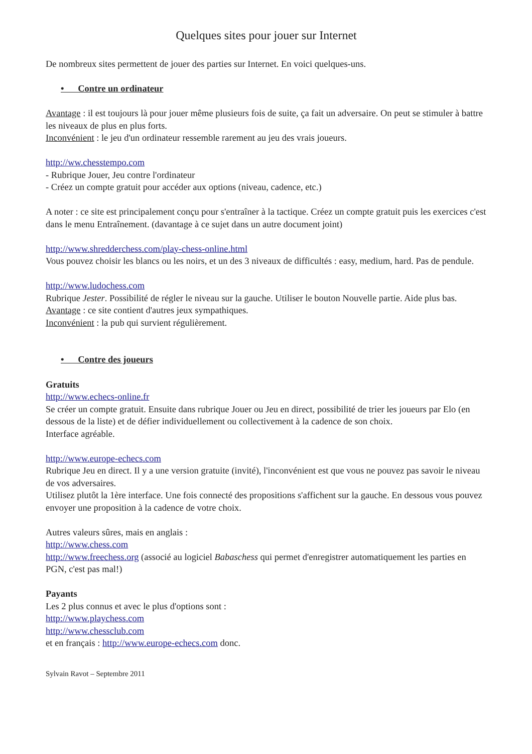Quelques sites pour jouer sur Internet
De nombreux sites permettent de jouer des parties sur Internet. En voici quelques-uns.
• Contre un ordinateur
Avantage : il est toujours là pour jouer même plusieurs fois de suite, ça fait un adversaire. On peut se stimuler à battre les niveaux de plus en plus forts.
Inconvénient : le jeu d'un ordinateur ressemble rarement au jeu des vrais joueurs.
http://ww.chesstempo.com
- Rubrique Jouer, Jeu contre l'ordinateur
- Créez un compte gratuit pour accéder aux options (niveau, cadence, etc.)
A noter : ce site est principalement conçu pour s'entraîner à la tactique. Créez un compte gratuit puis les exercices c'est dans le menu Entraînement. (davantage à ce sujet dans un autre document joint)
http://www.shredderchess.com/play-chess-online.html
Vous pouvez choisir les blancs ou les noirs, et un des 3 niveaux de difficultés : easy, medium, hard. Pas de pendule.
http://www.ludochess.com
Rubrique Jester. Possibilité de régler le niveau sur la gauche. Utiliser le bouton Nouvelle partie. Aide plus bas.
Avantage : ce site contient d'autres jeux sympathiques.
Inconvénient : la pub qui survient régulièrement.
• Contre des joueurs
Gratuits
http://www.echecs-online.fr
Se créer un compte gratuit. Ensuite dans rubrique Jouer ou Jeu en direct, possibilité de trier les joueurs par Elo (en dessous de la liste) et de défier individuellement ou collectivement à la cadence de son choix.
Interface agréable.
http://www.europe-echecs.com
Rubrique Jeu en direct. Il y a une version gratuite (invité), l'inconvénient est que vous ne pouvez pas savoir le niveau de vos adversaires.
Utilisez plutôt la 1ère interface. Une fois connecté des propositions s'affichent sur la gauche. En dessous vous pouvez envoyer une proposition à la cadence de votre choix.
Autres valeurs sûres, mais en anglais :
http://www.chess.com
http://www.freechess.org (associé au logiciel Babaschess qui permet d'enregistrer automatiquement les parties en PGN, c'est pas mal!)
Payants
Les 2 plus connus et avec le plus d'options sont :
http://www.playchess.com
http://www.chessclub.com
et en français : http://www.europe-echecs.com donc.
Sylvain Ravot – Septembre 2011